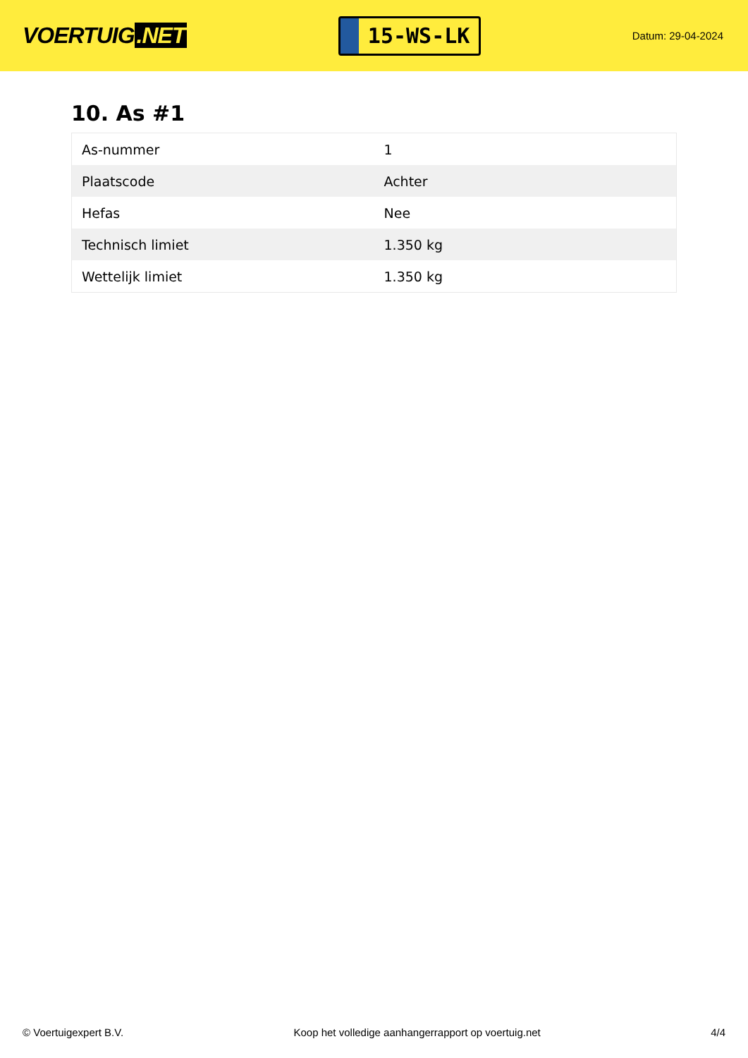VOERTUIG.NET
15-WS-LK
Datum: 29-04-2024
10. As #1
| As-nummer | 1 |
| Plaatscode | Achter |
| Hefas | Nee |
| Technisch limiet | 1.350 kg |
| Wettelijk limiet | 1.350 kg |
© Voertuigexpert B.V. Koop het volledige aanhangerrapport op voertuig.net 4/4